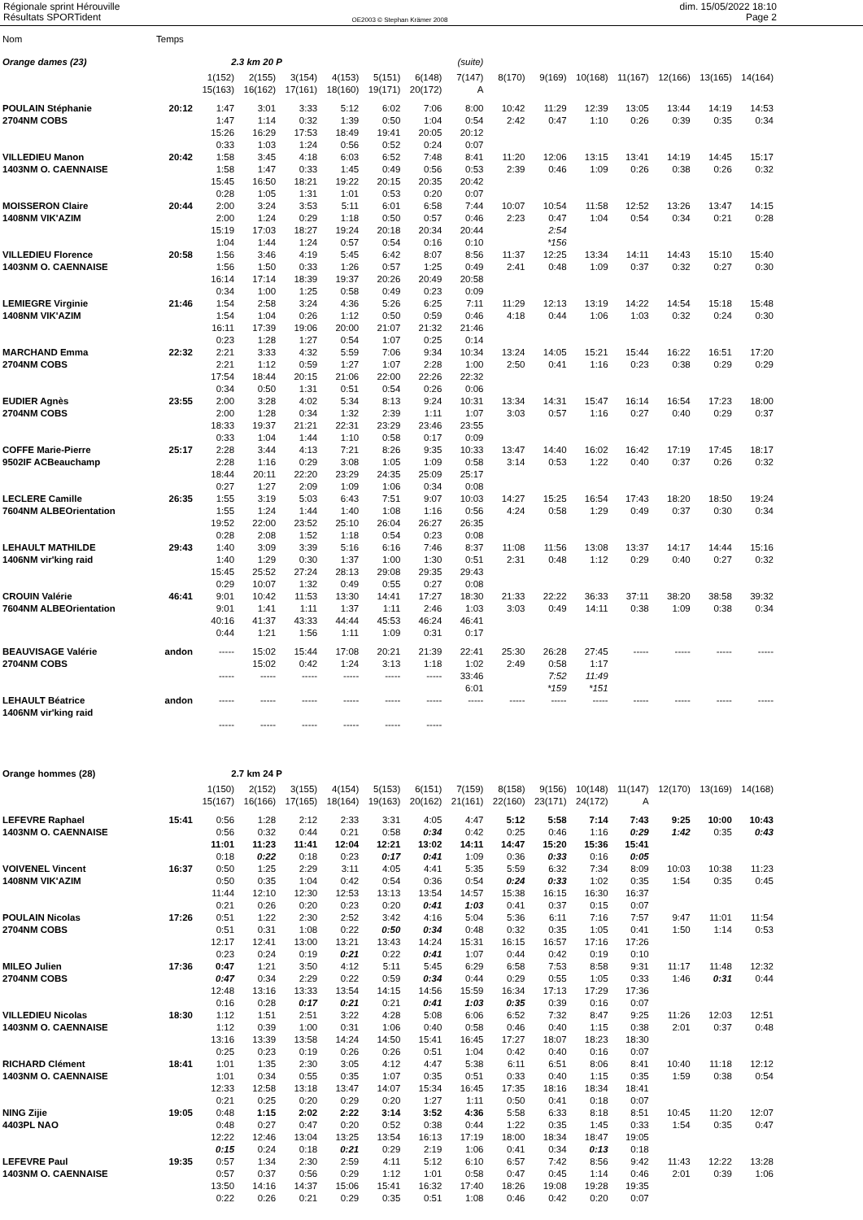Régionale sprint Hérouville
Résultats SPORTident
OE2003 © Stephan Krämer 2008
dim. 15/05/2022 18:10
Page 2
| Nom | Temps | | | | | | | | | | | | | | |
| Orange dames (23) | | 2.3 km 20 P | | | | | | (suite) | | | | | | | |
| | | 1(152) | 2(155) | 3(154) | 4(153) | 5(151) | 6(148) | 7(147) | 8(170) | 9(169) | 10(168) | 11(167) | 12(166) | 13(165) | 14(164) |
| | | 15(163) | 16(162) | 17(161) | 18(160) | 19(171) | 20(172) | A | | | | | | | |
| POULAIN Stéphanie | 20:12 | 1:47 | 3:01 | 3:33 | 5:12 | 6:02 | 7:06 | 8:00 | 10:42 | 11:29 | 12:39 | 13:05 | 13:44 | 14:19 | 14:53 |
| 2704NM COBS | | 1:47 | 1:14 | 0:32 | 1:39 | 0:50 | 1:04 | 0:54 | 2:42 | 0:47 | 1:10 | 0:26 | 0:39 | 0:35 | 0:34 |
| | | 15:26 | 16:29 | 17:53 | 18:49 | 19:41 | 20:05 | 20:12 | | | | | | | |
| | | 0:33 | 1:03 | 1:24 | 0:56 | 0:52 | 0:24 | 0:07 | | | | | | | |
| VILLEDIEU Manon | 20:42 | 1:58 | 3:45 | 4:18 | 6:03 | 6:52 | 7:48 | 8:41 | 11:20 | 12:06 | 13:15 | 13:41 | 14:19 | 14:45 | 15:17 |
| 1403NM O. CAENNAISE | | 1:58 | 1:47 | 0:33 | 1:45 | 0:49 | 0:56 | 0:53 | 2:39 | 0:46 | 1:09 | 0:26 | 0:38 | 0:26 | 0:32 |
| | | 15:45 | 16:50 | 18:21 | 19:22 | 20:15 | 20:35 | 20:42 | | | | | | | |
| | | 0:28 | 1:05 | 1:31 | 1:01 | 0:53 | 0:20 | 0:07 | | | | | | | |
| MOISSERON Claire | 20:44 | 2:00 | 3:24 | 3:53 | 5:11 | 6:01 | 6:58 | 7:44 | 10:07 | 10:54 | 11:58 | 12:52 | 13:26 | 13:47 | 14:15 |
| 1408NM VIK'AZIM | | 2:00 | 1:24 | 0:29 | 1:18 | 0:50 | 0:57 | 0:46 | 2:23 | 0:47 | 1:04 | 0:54 | 0:34 | 0:21 | 0:28 |
| | | 15:19 | 17:03 | 18:27 | 19:24 | 20:18 | 20:34 | 20:44 | | 2:54 | | | | | |
| | | 1:04 | 1:44 | 1:24 | 0:57 | 0:54 | 0:16 | 0:10 | | *156 | | | | | |
| VILLEDIEU Florence | 20:58 | 1:56 | 3:46 | 4:19 | 5:45 | 6:42 | 8:07 | 8:56 | 11:37 | 12:25 | 13:34 | 14:11 | 14:43 | 15:10 | 15:40 |
| 1403NM O. CAENNAISE | | 1:56 | 1:50 | 0:33 | 1:26 | 0:57 | 1:25 | 0:49 | 2:41 | 0:48 | 1:09 | 0:37 | 0:32 | 0:27 | 0:30 |
| | | 16:14 | 17:14 | 18:39 | 19:37 | 20:26 | 20:49 | 20:58 | | | | | | | |
| | | 0:34 | 1:00 | 1:25 | 0:58 | 0:49 | 0:23 | 0:09 | | | | | | | |
| LEMIEGRE Virginie | 21:46 | 1:54 | 2:58 | 3:24 | 4:36 | 5:26 | 6:25 | 7:11 | 11:29 | 12:13 | 13:19 | 14:22 | 14:54 | 15:18 | 15:48 |
| 1408NM VIK'AZIM | | 1:54 | 1:04 | 0:26 | 1:12 | 0:50 | 0:59 | 0:46 | 4:18 | 0:44 | 1:06 | 1:03 | 0:32 | 0:24 | 0:30 |
| | | 16:11 | 17:39 | 19:06 | 20:00 | 21:07 | 21:32 | 21:46 | | | | | | | |
| | | 0:23 | 1:28 | 1:27 | 0:54 | 1:07 | 0:25 | 0:14 | | | | | | | |
| MARCHAND Emma | 22:32 | 2:21 | 3:33 | 4:32 | 5:59 | 7:06 | 9:34 | 10:34 | 13:24 | 14:05 | 15:21 | 15:44 | 16:22 | 16:51 | 17:20 |
| 2704NM COBS | | 2:21 | 1:12 | 0:59 | 1:27 | 1:07 | 2:28 | 1:00 | 2:50 | 0:41 | 1:16 | 0:23 | 0:38 | 0:29 | 0:29 |
| | | 17:54 | 18:44 | 20:15 | 21:06 | 22:00 | 22:26 | 22:32 | | | | | | | |
| | | 0:34 | 0:50 | 1:31 | 0:51 | 0:54 | 0:26 | 0:06 | | | | | | | |
| EUDIER Agnès | 23:55 | 2:00 | 3:28 | 4:02 | 5:34 | 8:13 | 9:24 | 10:31 | 13:34 | 14:31 | 15:47 | 16:14 | 16:54 | 17:23 | 18:00 |
| 2704NM COBS | | 2:00 | 1:28 | 0:34 | 1:32 | 2:39 | 1:11 | 1:07 | 3:03 | 0:57 | 1:16 | 0:27 | 0:40 | 0:29 | 0:37 |
| | | 18:33 | 19:37 | 21:21 | 22:31 | 23:29 | 23:46 | 23:55 | | | | | | | |
| | | 0:33 | 1:04 | 1:44 | 1:10 | 0:58 | 0:17 | 0:09 | | | | | | | |
| COFFE Marie-Pierre | 25:17 | 2:28 | 3:44 | 4:13 | 7:21 | 8:26 | 9:35 | 10:33 | 13:47 | 14:40 | 16:02 | 16:42 | 17:19 | 17:45 | 18:17 |
| 9502IF ACBeauchamp | | 2:28 | 1:16 | 0:29 | 3:08 | 1:05 | 1:09 | 0:58 | 3:14 | 0:53 | 1:22 | 0:40 | 0:37 | 0:26 | 0:32 |
| | | 18:44 | 20:11 | 22:20 | 23:29 | 24:35 | 25:09 | 25:17 | | | | | | | |
| | | 0:27 | 1:27 | 2:09 | 1:09 | 1:06 | 0:34 | 0:08 | | | | | | | |
| LECLERE Camille | 26:35 | 1:55 | 3:19 | 5:03 | 6:43 | 7:51 | 9:07 | 10:03 | 14:27 | 15:25 | 16:54 | 17:43 | 18:20 | 18:50 | 19:24 |
| 7604NM ALBEOrientation | | 1:55 | 1:24 | 1:44 | 1:40 | 1:08 | 1:16 | 0:56 | 4:24 | 0:58 | 1:29 | 0:49 | 0:37 | 0:30 | 0:34 |
| | | 19:52 | 22:00 | 23:52 | 25:10 | 26:04 | 26:27 | 26:35 | | | | | | | |
| | | 0:28 | 2:08 | 1:52 | 1:18 | 0:54 | 0:23 | 0:08 | | | | | | | |
| LEHAULT MATHILDE | 29:43 | 1:40 | 3:09 | 3:39 | 5:16 | 6:16 | 7:46 | 8:37 | 11:08 | 11:56 | 13:08 | 13:37 | 14:17 | 14:44 | 15:16 |
| 1406NM vir'king raid | | 1:40 | 1:29 | 0:30 | 1:37 | 1:00 | 1:30 | 0:51 | 2:31 | 0:48 | 1:12 | 0:29 | 0:40 | 0:27 | 0:32 |
| | | 15:45 | 25:52 | 27:24 | 28:13 | 29:08 | 29:35 | 29:43 | | | | | | | |
| | | 0:29 | 10:07 | 1:32 | 0:49 | 0:55 | 0:27 | 0:08 | | | | | | | |
| CROUIN Valérie | 46:41 | 9:01 | 10:42 | 11:53 | 13:30 | 14:41 | 17:27 | 18:30 | 21:33 | 22:22 | 36:33 | 37:11 | 38:20 | 38:58 | 39:32 |
| 7604NM ALBEOrientation | | 9:01 | 1:41 | 1:11 | 1:37 | 1:11 | 2:46 | 1:03 | 3:03 | 0:49 | 14:11 | 0:38 | 1:09 | 0:38 | 0:34 |
| | | 40:16 | 41:37 | 43:33 | 44:44 | 45:53 | 46:24 | 46:41 | | | | | | | |
| | | 0:44 | 1:21 | 1:56 | 1:11 | 1:09 | 0:31 | 0:17 | | | | | | | |
| BEAUVISAGE Valérie | andon | ----- | 15:02 | 15:44 | 17:08 | 20:21 | 21:39 | 22:41 | 25:30 | 26:28 | 27:45 | ----- | ----- | ----- | ----- |
| 2704NM COBS | | | 15:02 | 0:42 | 1:24 | 3:13 | 1:18 | 1:02 | 2:49 | 0:58 | 1:17 | | | | |
| | | ----- | ----- | ----- | ----- | ----- | ----- | 33:46 | | 7:52 | 11:49 | | | | |
| | | | | | | | | 6:01 | | *159 | *151 | | | | |
| LEHAULT Béatrice | andon | ----- | ----- | ----- | ----- | ----- | ----- | ----- | ----- | ----- | ----- | ----- | ----- | ----- | ----- |
| 1406NM vir'king raid | | | | | | | | | | | | | | | |
| | | ----- | ----- | ----- | ----- | ----- | ----- | | | | | | | | |
| Orange hommes (28) | | 2.7 km 24 P | | | | | | | | | | | | | |
| | | 1(150) | 2(152) | 3(155) | 4(154) | 5(153) | 6(151) | 7(159) | 8(158) | 9(156) | 10(148) | 11(147) | 12(170) | 13(169) | 14(168) |
| | | 15(167) | 16(166) | 17(165) | 18(164) | 19(163) | 20(162) | 21(161) | 22(160) | 23(171) | 24(172) | A | | | |
| LEFEVRE Raphael | 15:41 | 0:56 | 1:28 | 2:12 | 2:33 | 3:31 | 4:05 | 4:47 | 5:12 | 5:58 | 7:14 | 7:43 | 9:25 | 10:00 | 10:43 |
| 1403NM O. CAENNAISE | | 0:56 | 0:32 | 0:44 | 0:21 | 0:58 | 0:34 | 0:42 | 0:25 | 0:46 | 1:16 | 0:29 | 1:42 | 0:35 | 0:43 |
| | | 11:01 | 11:23 | 11:41 | 12:04 | 12:21 | 13:02 | 14:11 | 14:47 | 15:20 | 15:36 | 15:41 | | | |
| | | 0:18 | 0:22 | 0:18 | 0:23 | 0:17 | 0:41 | 1:09 | 0:36 | 0:33 | 0:16 | 0:05 | | | |
| VOIVENEL Vincent | 16:37 | 0:50 | 1:25 | 2:29 | 3:11 | 4:05 | 4:41 | 5:35 | 5:59 | 6:32 | 7:34 | 8:09 | 10:03 | 10:38 | 11:23 |
| 1408NM VIK'AZIM | | 0:50 | 0:35 | 1:04 | 0:42 | 0:54 | 0:36 | 0:54 | 0:24 | 0:33 | 1:02 | 0:35 | 1:54 | 0:35 | 0:45 |
| | | 11:44 | 12:10 | 12:30 | 12:53 | 13:13 | 13:54 | 14:57 | 15:38 | 16:15 | 16:30 | 16:37 | | | |
| | | 0:21 | 0:26 | 0:20 | 0:23 | 0:20 | 0:41 | 1:03 | 0:41 | 0:37 | 0:15 | 0:07 | | | |
| POULAIN Nicolas | 17:26 | 0:51 | 1:22 | 2:30 | 2:52 | 3:42 | 4:16 | 5:04 | 5:36 | 6:11 | 7:16 | 7:57 | 9:47 | 11:01 | 11:54 |
| 2704NM COBS | | 0:51 | 0:31 | 1:08 | 0:22 | 0:50 | 0:34 | 0:48 | 0:32 | 0:35 | 1:05 | 0:41 | 1:50 | 1:14 | 0:53 |
| | | 12:17 | 12:41 | 13:00 | 13:21 | 13:43 | 14:24 | 15:31 | 16:15 | 16:57 | 17:16 | 17:26 | | | |
| | | 0:23 | 0:24 | 0:19 | 0:21 | 0:22 | 0:41 | 1:07 | 0:44 | 0:42 | 0:19 | 0:10 | | | |
| MILEO Julien | 17:36 | 0:47 | 1:21 | 3:50 | 4:12 | 5:11 | 5:45 | 6:29 | 6:58 | 7:53 | 8:58 | 9:31 | 11:17 | 11:48 | 12:32 |
| 2704NM COBS | | 0:47 | 0:34 | 2:29 | 0:22 | 0:59 | 0:34 | 0:44 | 0:29 | 0:55 | 1:05 | 0:33 | 1:46 | 0:31 | 0:44 |
| | | 12:48 | 13:16 | 13:33 | 13:54 | 14:15 | 14:56 | 15:59 | 16:34 | 17:13 | 17:29 | 17:36 | | | |
| | | 0:16 | 0:28 | 0:17 | 0:21 | 0:21 | 0:41 | 1:03 | 0:35 | 0:39 | 0:16 | 0:07 | | | |
| VILLEDIEU Nicolas | 18:30 | 1:12 | 1:51 | 2:51 | 3:22 | 4:28 | 5:08 | 6:06 | 6:52 | 7:32 | 8:47 | 9:25 | 11:26 | 12:03 | 12:51 |
| 1403NM O. CAENNAISE | | 1:12 | 0:39 | 1:00 | 0:31 | 1:06 | 0:40 | 0:58 | 0:46 | 0:40 | 1:15 | 0:38 | 2:01 | 0:37 | 0:48 |
| | | 13:16 | 13:39 | 13:58 | 14:24 | 14:50 | 15:41 | 16:45 | 17:27 | 18:07 | 18:23 | 18:30 | | | |
| | | 0:25 | 0:23 | 0:19 | 0:26 | 0:26 | 0:51 | 1:04 | 0:42 | 0:40 | 0:16 | 0:07 | | | |
| RICHARD Clément | 18:41 | 1:01 | 1:35 | 2:30 | 3:05 | 4:12 | 4:47 | 5:38 | 6:11 | 6:51 | 8:06 | 8:41 | 10:40 | 11:18 | 12:12 |
| 1403NM O. CAENNAISE | | 1:01 | 0:34 | 0:55 | 0:35 | 1:07 | 0:35 | 0:51 | 0:33 | 0:40 | 1:15 | 0:35 | 1:59 | 0:38 | 0:54 |
| | | 12:33 | 12:58 | 13:18 | 13:47 | 14:07 | 15:34 | 16:45 | 17:35 | 18:16 | 18:34 | 18:41 | | | |
| | | 0:21 | 0:25 | 0:20 | 0:29 | 0:20 | 1:27 | 1:11 | 0:50 | 0:41 | 0:18 | 0:07 | | | |
| NING Zijie | 19:05 | 0:48 | 1:15 | 2:02 | 2:22 | 3:14 | 3:52 | 4:36 | 5:58 | 6:33 | 8:18 | 8:51 | 10:45 | 11:20 | 12:07 |
| 4403PL NAO | | 0:48 | 0:27 | 0:47 | 0:20 | 0:52 | 0:38 | 0:44 | 1:22 | 0:35 | 1:45 | 0:33 | 1:54 | 0:35 | 0:47 |
| | | 12:22 | 12:46 | 13:04 | 13:25 | 13:54 | 16:13 | 17:19 | 18:00 | 18:34 | 18:47 | 19:05 | | | |
| | | 0:15 | 0:24 | 0:18 | 0:21 | 0:29 | 2:19 | 1:06 | 0:41 | 0:34 | 0:13 | 0:18 | | | |
| LEFEVRE Paul | 19:35 | 0:57 | 1:34 | 2:30 | 2:59 | 4:11 | 5:12 | 6:10 | 6:57 | 7:42 | 8:56 | 9:42 | 11:43 | 12:22 | 13:28 |
| 1403NM O. CAENNAISE | | 0:57 | 0:37 | 0:56 | 0:29 | 1:12 | 1:01 | 0:58 | 0:47 | 0:45 | 1:14 | 0:46 | 2:01 | 0:39 | 1:06 |
| | | 13:50 | 14:16 | 14:37 | 15:06 | 15:41 | 16:32 | 17:40 | 18:26 | 19:08 | 19:28 | 19:35 | | | |
| | | 0:22 | 0:26 | 0:21 | 0:29 | 0:35 | 0:51 | 1:08 | 0:46 | 0:42 | 0:20 | 0:07 | | | |